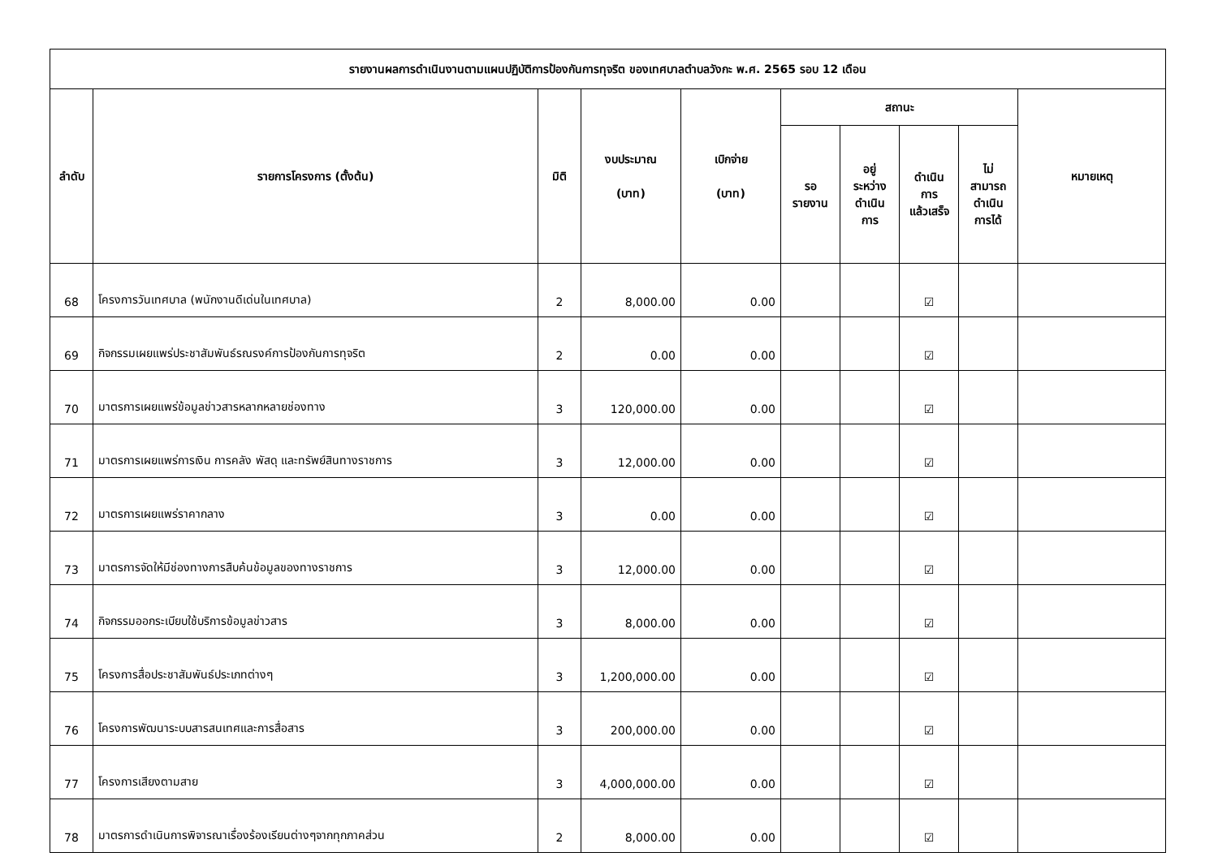| รายงานผลการดำเนินงานตามแผนปฏิบัติการป้องกันการทุจริต ของเทศบาลตำบลวังกะ พ.ศ. 2565 รอบ 12 เดือน | | | | | | | | | |
| --- | --- | --- | --- | --- | --- | --- | --- | --- | --- |
| ลำดับ | รายการโครงการ (ตั้งต้น) | มิติ | งบประมาณ (บาท) | เบิกจ่าย (บาท) | สถานะ | | | | หมายเหตุ |
| | | | | | รอ รายงาน | อยู่ ระหว่าง ดำเนิน การ | ดำเนิน การ แล้วเสร็จ | ไม่ สามารถ ดำเนิน การได้ | |
| 68 | โครงการวันเทศบาล (พนักงานดีเด่นในเทศบาล) | 2 | 8,000.00 | 0.00 | | | ☑ | | |
| 69 | กิจกรรมเผยแพร่ประชาสัมพันธ์รณรงค์การป้องกันการทุจริต | 2 | 0.00 | 0.00 | | | ☑ | | |
| 70 | มาตรการเผยแพร่ข้อมูลข่าวสารหลากหลายช่องทาง | 3 | 120,000.00 | 0.00 | | | ☑ | | |
| 71 | มาตรการเผยแพร่การเงิน การคลัง พัสดุ และทรัพย์สินทางราชการ | 3 | 12,000.00 | 0.00 | | | ☑ | | |
| 72 | มาตรการเผยแพร่ราคากลาง | 3 | 0.00 | 0.00 | | | ☑ | | |
| 73 | มาตรการจัดให้มีช่องทางการสืบค้นข้อมูลของทางราชการ | 3 | 12,000.00 | 0.00 | | | ☑ | | |
| 74 | กิจกรรมออกระเบียบใช้บริการข้อมูลข่าวสาร | 3 | 8,000.00 | 0.00 | | | ☑ | | |
| 75 | โครงการสื่อประชาสัมพันธ์ประเภทต่างๆ | 3 | 1,200,000.00 | 0.00 | | | ☑ | | |
| 76 | โครงการพัฒนาระบบสารสนเทศและการสื่อสาร | 3 | 200,000.00 | 0.00 | | | ☑ | | |
| 77 | โครงการเสียงตามสาย | 3 | 4,000,000.00 | 0.00 | | | ☑ | | |
| 78 | มาตรการดำเนินการพิจารณาเรื่องร้องเรียนต่างๆจากทุกภาคส่วน | 2 | 8,000.00 | 0.00 | | | ☑ | | |